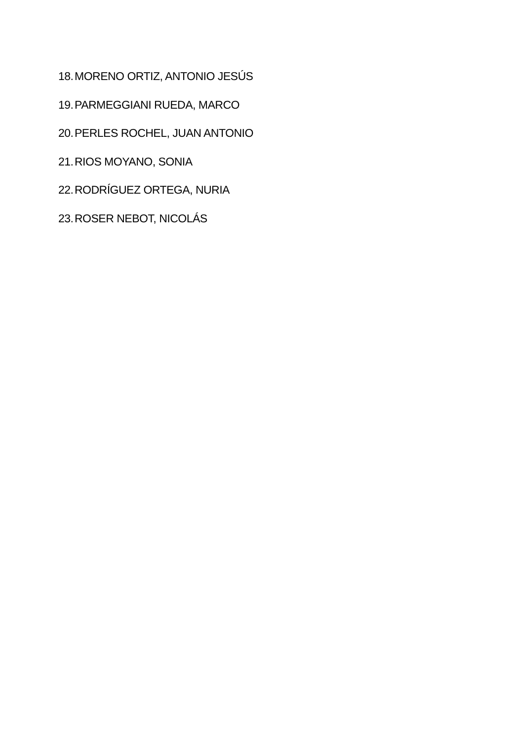18. MORENO ORTIZ, ANTONIO JESÚS
19. PARMEGGIANI RUEDA, MARCO
20. PERLES ROCHEL, JUAN ANTONIO
21. RIOS MOYANO, SONIA
22. RODRÍGUEZ ORTEGA, NURIA
23. ROSER NEBOT, NICOLÁS